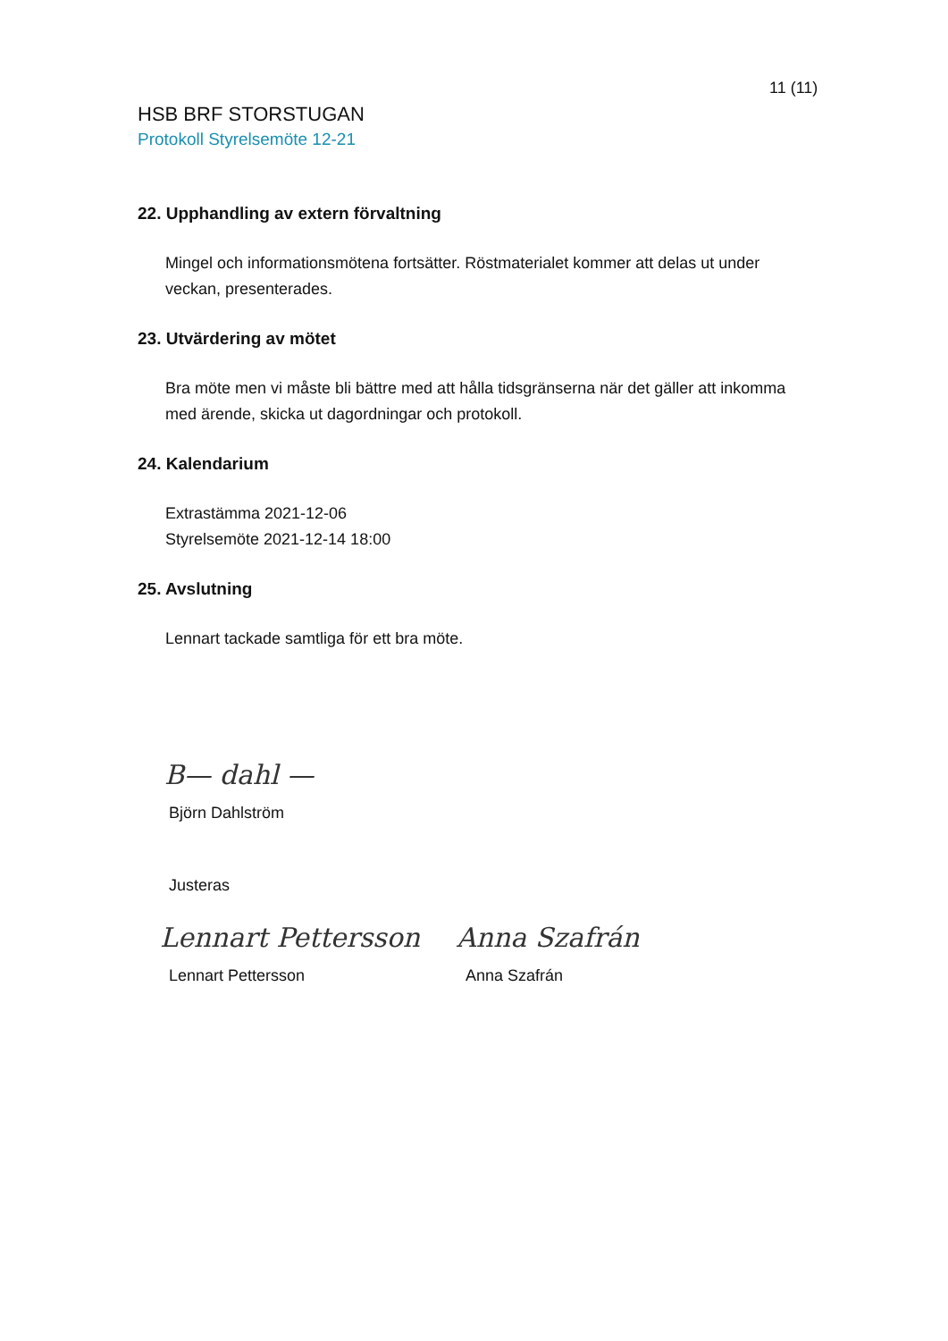11 (11)
HSB BRF STORSTUGAN
Protokoll Styrelsemöte 12-21
22. Upphandling av extern förvaltning
Mingel och informationsmötena fortsätter. Röstmaterialet kommer att delas ut under veckan, presenterades.
23. Utvärdering av mötet
Bra möte men vi måste bli bättre med att hålla tidsgränserna när det gäller att inkomma med ärende, skicka ut dagordningar och protokoll.
24. Kalendarium
Extrastämma 2021-12-06
Styrelsemöte 2021-12-14 18:00
25. Avslutning
Lennart tackade samtliga för ett bra möte.
B— dahl —
Björn Dahlström
Justeras
Lennart Pettersson Anna Szafrán
Lennart Pettersson Anna Szafrán